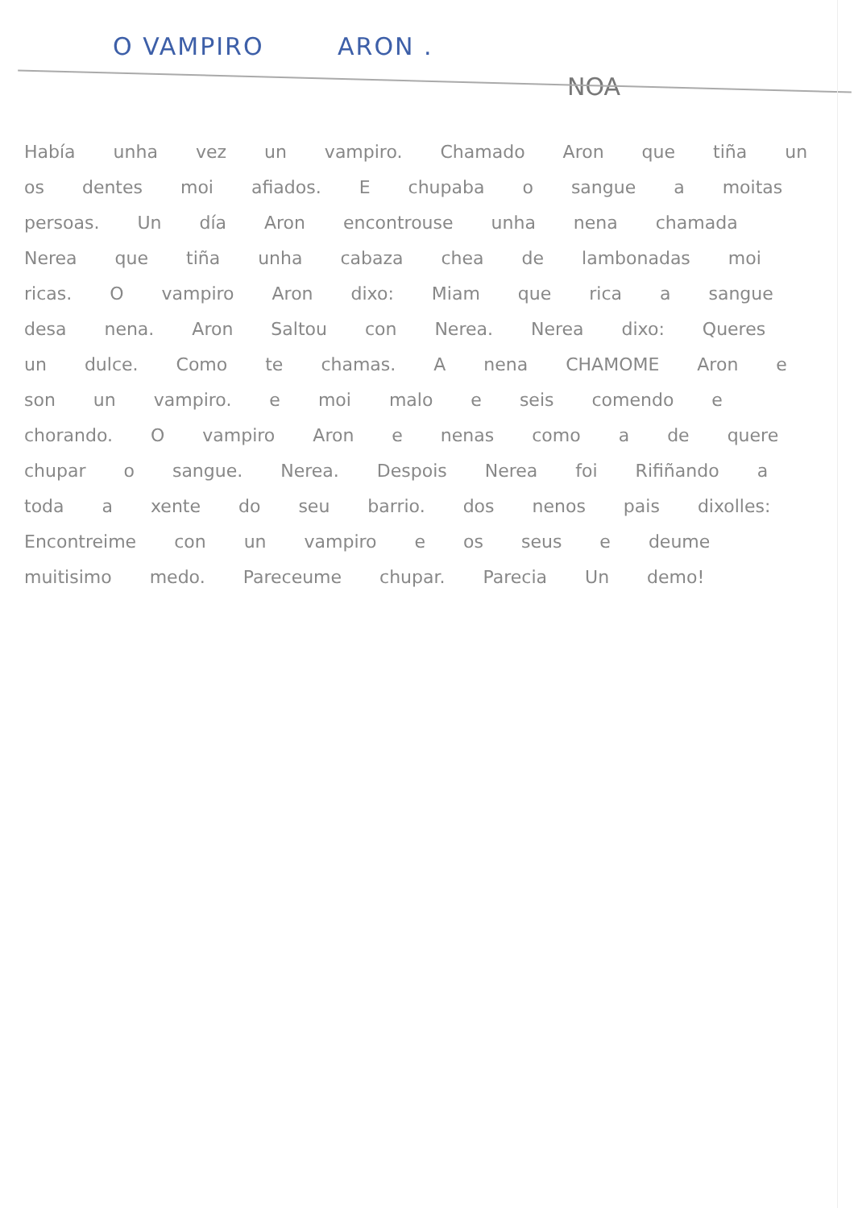O VAMPIRO ARON .
NOA
Había unha vez un vampiro. Chamado Aron que tiña un os dentes moi afiados. E chupaba o sangue a moitas persoas. Un día Aron encontrouse unha nena chamada Nerea que tiña unha cabaza chea de lambonadas moi ricas. O vampiro Aron dixo: Miam que rica a sangue desa nena. Aron Saltou con Nerea. Nerea dixo: Queres un dulce. Como te chamas. A nena CHAMOME Aron e son un vampiro. e moi malo e seis comendo e chorando. O vampiro Aron e nenas como a de quere chupar o sangue. Nerea. Despois Nerea foi Rifiñando a toda a xente do seu barrio. dos nenos pais dixolles: Encontreime con un vampiro e os seus e deume muitisimo medo. Pareceume chupar. Parecia Un demo!